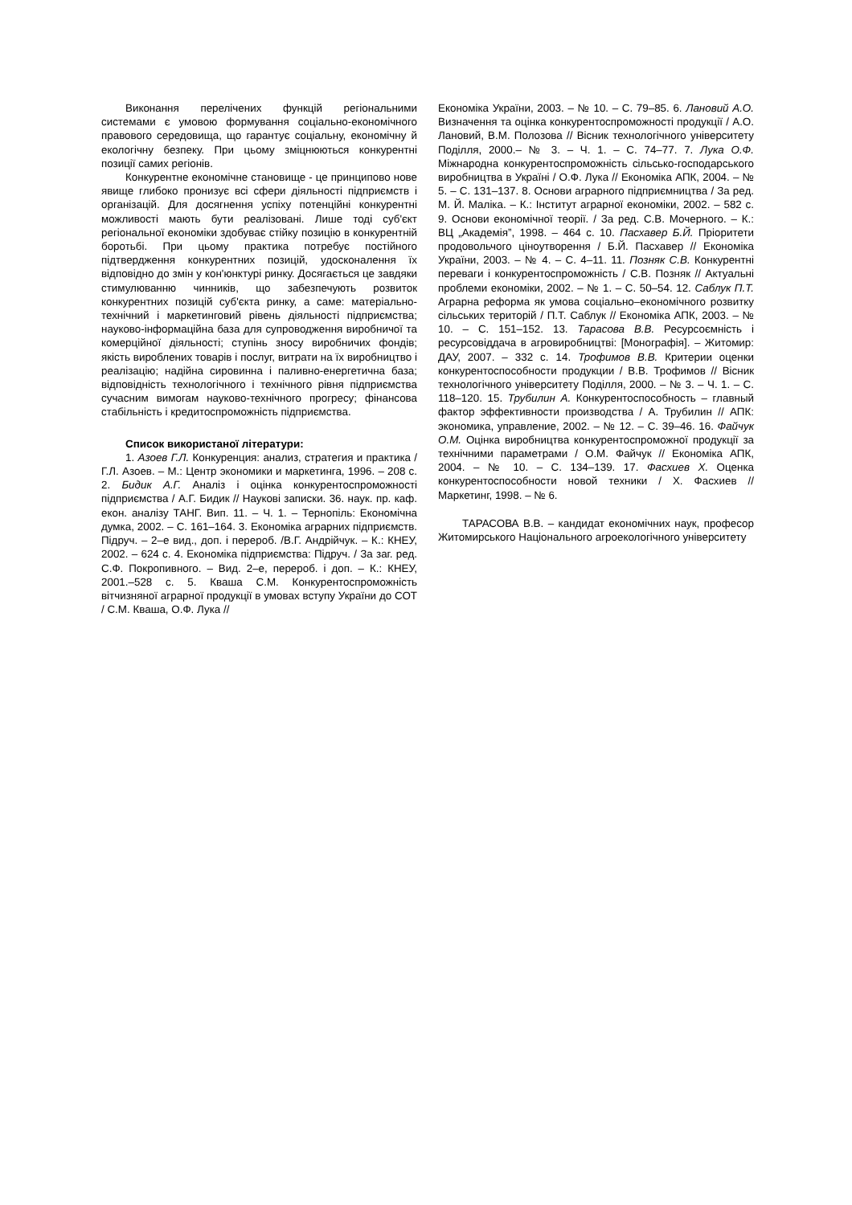Виконання перелічених функцій регіональними системами є умовою формування соціально-економічного правового середовища, що гарантує соціальну, економічну й екологічну безпеку. При цьому зміцнюються конкурентні позиції самих регіонів.
Конкурентне економічне становище - це принципово нове явище глибоко пронизує всі сфери діяльності підприємств і організацій. Для досягнення успіху потенційні конкурентні можливості мають бути реалізовані. Лише тоді суб'єкт регіональної економіки здобуває стійку позицію в конкурентній боротьбі. При цьому практика потребує постійного підтвердження конкурентних позицій, удосконалення їх відповідно до змін у кон'юнктурі ринку. Досягається це завдяки стимулюванню чинників, що забезпечують розвиток конкурентних позицій суб'єкта ринку, а саме: матеріально-технічний і маркетинговий рівень діяльності підприємства; науково-інформаційна база для супроводження виробничої та комерційної діяльності; ступінь зносу виробничих фондів; якість вироблених товарів і послуг, витрати на їх виробництво і реалізацію; надійна сировинна і паливно-енергетична база; відповідність технологічного і технічного рівня підприємства сучасним вимогам науково-технічного прогресу; фінансова стабільність і кредитоспроможність підприємства.
Список використаної літератури:
1. Азоев Г.Л. Конкуренция: анализ, стратегия и практика / Г.Л. Азоев. – М.: Центр экономики и маркетинга, 1996. – 208 с. 2. Бидик А.Г. Аналіз і оцінка конкурентоспроможності підприємства / А.Г. Бидик // Наукові записки. 36. наук. пр. каф. екон. аналізу ТАНГ. Вип. 11. – Ч. 1. – Тернопіль: Економічна думка, 2002. – С. 161–164. 3. Економіка аграрних підприємств. Підруч. – 2–е вид., доп. і перероб. /В.Г. Андрійчук. – К.: КНЕУ, 2002. – 624 с. 4. Економіка підприємства: Підруч. / За заг. ред. С.Ф. Покропивного. – Вид. 2–е, перероб. і доп. – К.: КНЕУ, 2001.–528 с. 5. Кваша С.М. Конкурентоспроможність вітчизняної аграрної продукції в умовах вступу України до СОТ / С.М. Кваша, О.Ф. Лука //
Економіка України, 2003. – № 10. – С. 79–85. 6. Лановий А.О. Визначення та оцінка конкурентоспроможності продукції / А.О. Лановий, В.М. Полозова // Вісник технологічного університету Поділля, 2000.– № 3. – Ч. 1. – С. 74–77. 7. Лука О.Ф. Міжнародна конкурентоспроможність сільсько-господарського виробництва в Україні / О.Ф. Лука // Економіка АПК, 2004. – № 5. – С. 131–137. 8. Основи аграрного підприємництва / За ред. М. Й. Маліка. – К.: Інститут аграрної економіки, 2002. – 582 с. 9. Основи економічної теорії. / За ред. С.В. Мочерного. – К.: ВЦ „Академія”, 1998. – 464 с. 10. Пасхавер Б.Й. Пріоритети продовольчого ціноутворення / Б.Й. Пасхавер // Економіка України, 2003. – № 4. – С. 4–11. 11. Позняк С.В. Конкурентні переваги і конкурентоспроможність / С.В. Позняк // Актуальні проблеми економіки, 2002. – № 1. – С. 50–54. 12. Саблук П.Т. Аграрна реформа як умова соціально–економічного розвитку сільських територій / П.Т. Саблук // Економіка АПК, 2003. – № 10. – С. 151–152. 13. Тарасова В.В. Ресурсоємність і ресурсовіддача в агровиробництві: [Монографія]. – Житомир: ДАУ, 2007. – 332 с. 14. Трофимов В.В. Критерии оценки конкурентоспособности продукции / В.В. Трофимов // Вісник технологічного університету Поділля, 2000. – № 3. – Ч. 1. – С. 118–120. 15. Трубилин А. Конкурентоспособность – главный фактор эффективности производства / А. Трубилин // АПК: экономика, управление, 2002. – № 12. – С. 39–46. 16. Файчук О.М. Оцінка виробництва конкурентоспроможної продукції за технічними параметрами / О.М. Файчук // Економіка АПК, 2004. – № 10. – С. 134–139. 17. Фасхиев Х. Оценка конкурентоспособности новой техники / Х. Фасхиев // Маркетинг, 1998. – № 6.
ТАРАСОВА В.В. – кандидат економічних наук, професор Житомирського Національного агроекологічного університету